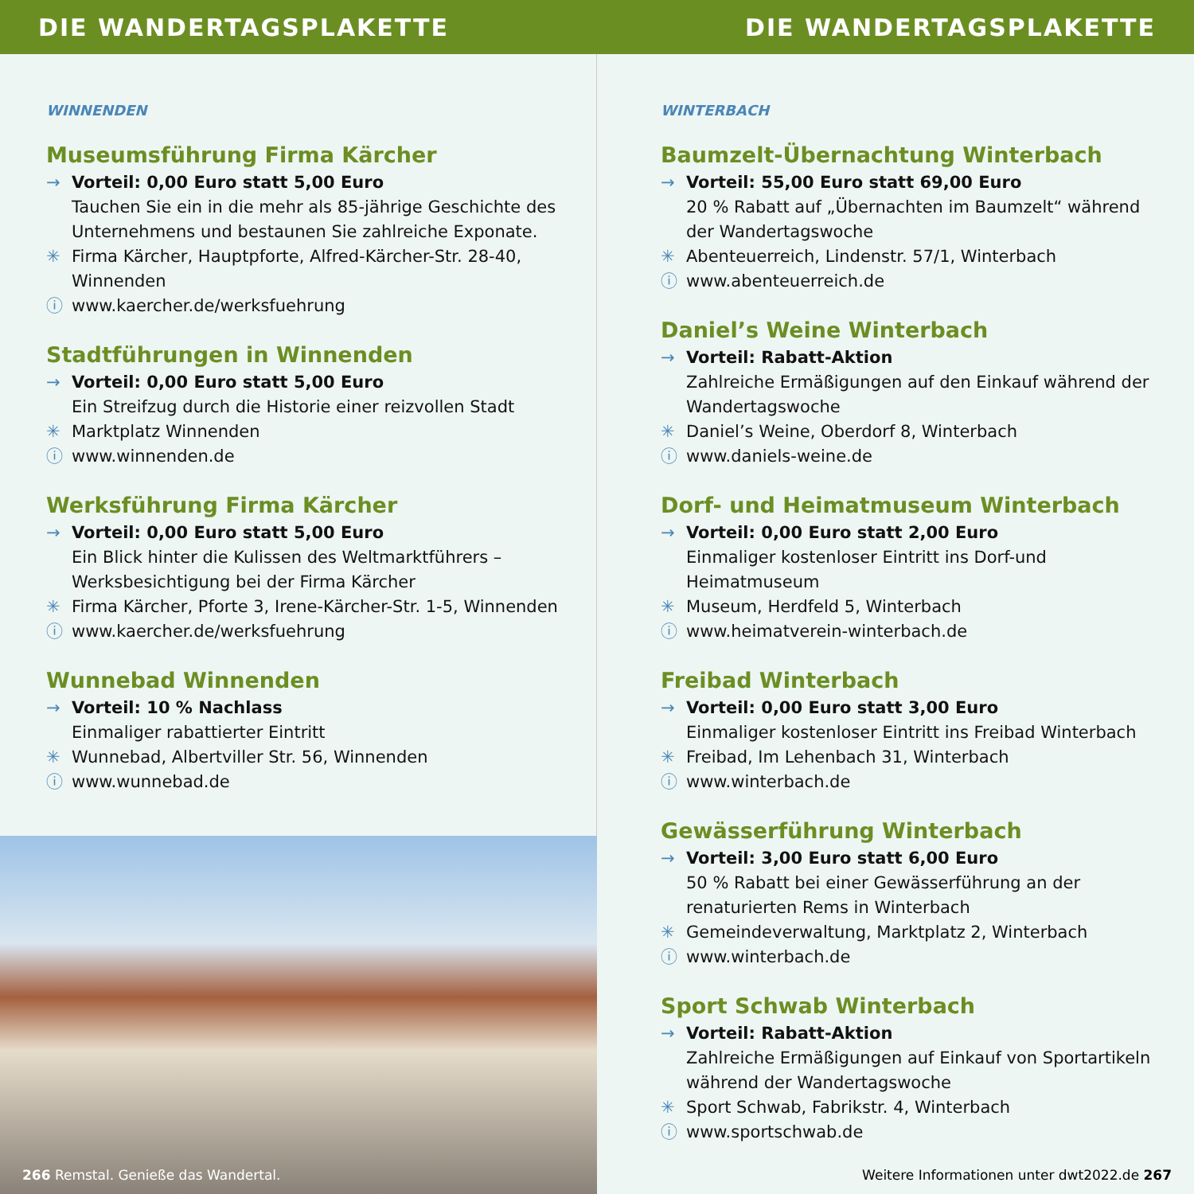DIE WANDERTAGSPLAKETTE DIE WANDERTAGSPLAKETTE
WINNENDEN
Museumsführung Firma Kärcher
→ Vorteil: 0,00 Euro statt 5,00 Euro
Tauchen Sie ein in die mehr als 85-jährige Geschichte des Unternehmens und bestaunen Sie zahlreiche Exponate.
✳ Firma Kärcher, Hauptpforte, Alfred-Kärcher-Str. 28-40, Winnenden
ⓘ www.kaercher.de/werksfuehrung
Stadtführungen in Winnenden
→ Vorteil: 0,00 Euro statt 5,00 Euro
Ein Streifzug durch die Historie einer reizvollen Stadt
✳ Marktplatz Winnenden
ⓘ www.winnenden.de
Werksführung Firma Kärcher
→ Vorteil: 0,00 Euro statt 5,00 Euro
Ein Blick hinter die Kulissen des Weltmarktführers – Werksbesichtigung bei der Firma Kärcher
✳ Firma Kärcher, Pforte 3, Irene-Kärcher-Str. 1-5, Winnenden
ⓘ www.kaercher.de/werksfuehrung
Wunnebad Winnenden
→ Vorteil: 10 % Nachlass
Einmaliger rabattierter Eintritt
✳ Wunnebad, Albertviller Str. 56, Winnenden
ⓘ www.wunnebad.de
266 Remstal. Genieße das Wandertal.
WINTERBACH
Baumzelt-Übernachtung Winterbach
→ Vorteil: 55,00 Euro statt 69,00 Euro
20 % Rabatt auf „Übernachten im Baumzelt“ während der Wandertagswoche
✳ Abenteuerreich, Lindenstr. 57/1, Winterbach
ⓘ www.abenteuerreich.de
Daniel’s Weine Winterbach
→ Vorteil: Rabatt-Aktion
Zahlreiche Ermäßigungen auf den Einkauf während der Wandertagswoche
✳ Daniel’s Weine, Oberdorf 8, Winterbach
ⓘ www.daniels-weine.de
Dorf- und Heimatmuseum Winterbach
→ Vorteil: 0,00 Euro statt 2,00 Euro
Einmaliger kostenloser Eintritt ins Dorf-und Heimatmuseum
✳ Museum, Herdfeld 5, Winterbach
ⓘ www.heimatverein-winterbach.de
Freibad Winterbach
→ Vorteil: 0,00 Euro statt 3,00 Euro
Einmaliger kostenloser Eintritt ins Freibad Winterbach
✳ Freibad, Im Lehenbach 31, Winterbach
ⓘ www.winterbach.de
Gewässerführung Winterbach
→ Vorteil: 3,00 Euro statt 6,00 Euro
50 % Rabatt bei einer Gewässerführung an der renaturierten Rems in Winterbach
✳ Gemeindeverwaltung, Marktplatz 2, Winterbach
ⓘ www.winterbach.de
Sport Schwab Winterbach
→ Vorteil: Rabatt-Aktion
Zahlreiche Ermäßigungen auf Einkauf von Sportartikeln während der Wandertagswoche
✳ Sport Schwab, Fabrikstr. 4, Winterbach
ⓘ www.sportschwab.de
Weitere Informationen unter dwt2022.de 267